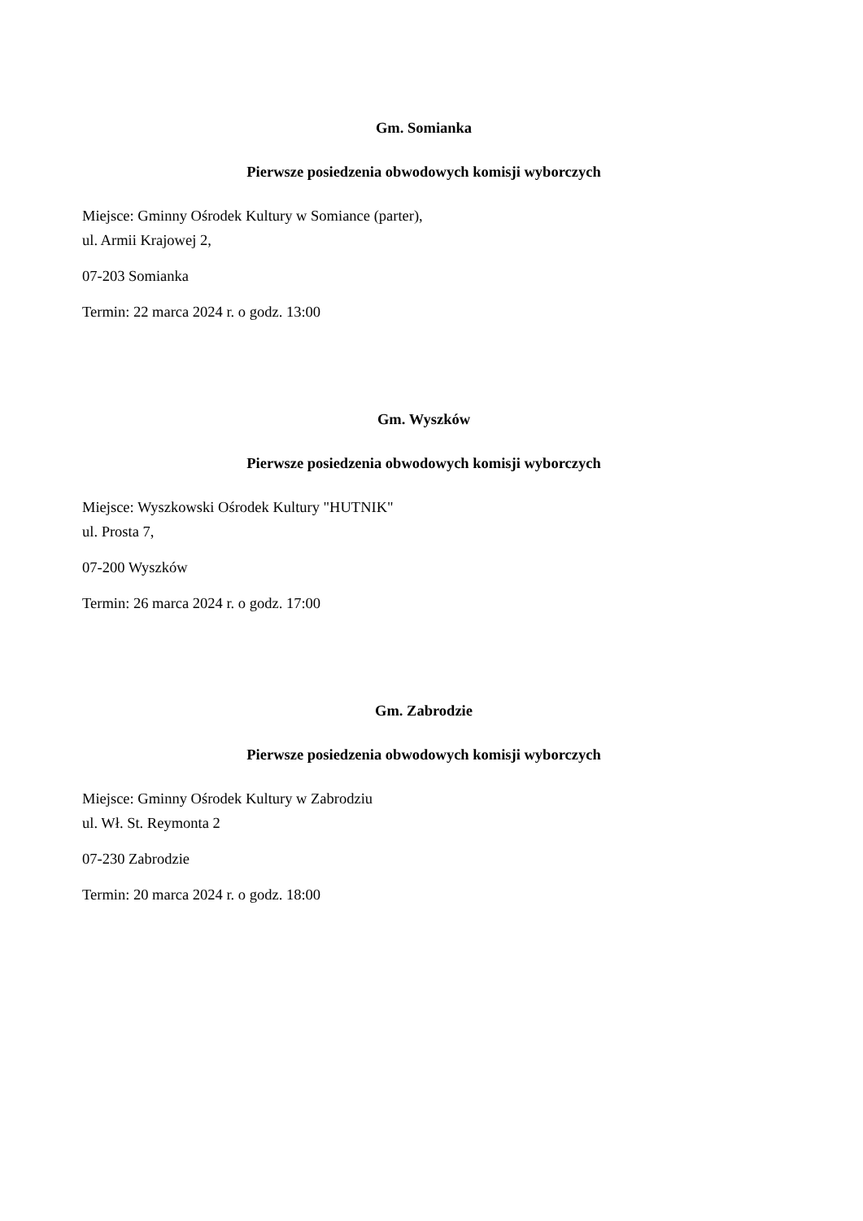Gm. Somianka
Pierwsze posiedzenia obwodowych komisji wyborczych
Miejsce: Gminny Ośrodek Kultury w Somiance (parter),
ul. Armii Krajowej 2,
07-203 Somianka
Termin: 22 marca 2024 r. o godz. 13:00
Gm. Wyszków
Pierwsze posiedzenia obwodowych komisji wyborczych
Miejsce: Wyszkowski Ośrodek Kultury "HUTNIK"
ul. Prosta 7,
07-200 Wyszków
Termin: 26 marca 2024 r. o godz. 17:00
Gm. Zabrodzie
Pierwsze posiedzenia obwodowych komisji wyborczych
Miejsce: Gminny Ośrodek Kultury w Zabrodziu
ul. Wł. St. Reymonta 2
07-230 Zabrodzie
Termin: 20 marca 2024 r. o godz. 18:00